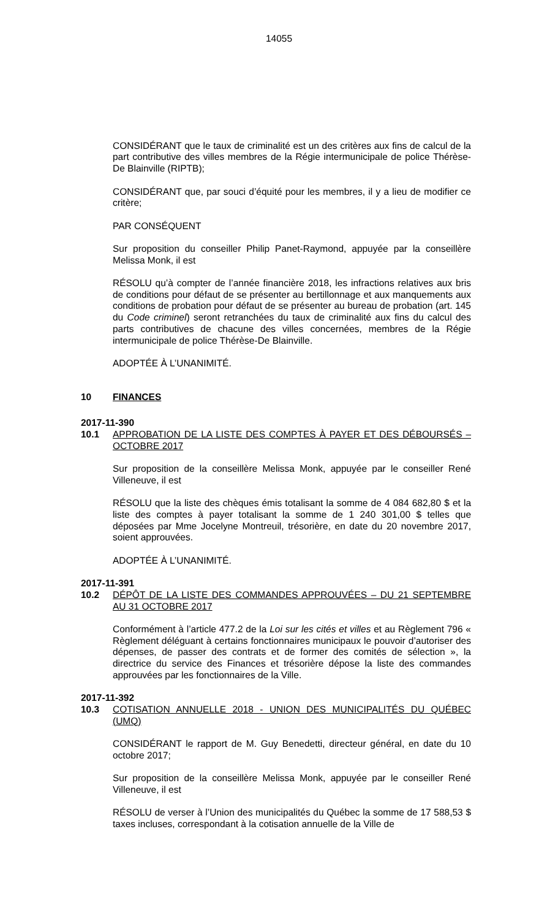14055
CONSIDÉRANT que le taux de criminalité est un des critères aux fins de calcul de la part contributive des villes membres de la Régie intermunicipale de police Thérèse-De Blainville (RIPTB);
CONSIDÉRANT que, par souci d’équité pour les membres, il y a lieu de modifier ce critère;
PAR CONSÉQUENT
Sur proposition du conseiller Philip Panet-Raymond, appuyée par la conseillère Melissa Monk, il est
RÉSOLU qu’à compter de l’année financière 2018, les infractions relatives aux bris de conditions pour défaut de se présenter au bertillonnage et aux manquements aux conditions de probation pour défaut de se présenter au bureau de probation (art. 145 du Code criminel) seront retranchées du taux de criminalité aux fins du calcul des parts contributives de chacune des villes concernées, membres de la Régie intermunicipale de police Thérèse-De Blainville.
ADOPTÉE À L’UNANIMITÉ.
10 FINANCES
2017-11-390
10.1 APPROBATION DE LA LISTE DES COMPTES À PAYER ET DES DÉBOURSÉS – OCTOBRE 2017
Sur proposition de la conseillère Melissa Monk, appuyée par le conseiller René Villeneuve, il est
RÉSOLU que la liste des chèques émis totalisant la somme de 4 084 682,80 $ et la liste des comptes à payer totalisant la somme de 1 240 301,00 $ telles que déposées par Mme Jocelyne Montreuil, trésorière, en date du 20 novembre 2017, soient approuvées.
ADOPTÉE À L’UNANIMITÉ.
2017-11-391
10.2 DÉPÔT DE LA LISTE DES COMMANDES APPROUVÉES – DU 21 SEPTEMBRE AU 31 OCTOBRE 2017
Conformément à l’article 477.2 de la Loi sur les cités et villes et au Règlement 796 « Règlement déléguant à certains fonctionnaires municipaux le pouvoir d’autoriser des dépenses, de passer des contrats et de former des comités de sélection », la directrice du service des Finances et trésorière dépose la liste des commandes approuvées par les fonctionnaires de la Ville.
2017-11-392
10.3 COTISATION ANNUELLE 2018 - UNION DES MUNICIPALITÉS DU QUÉBEC (UMQ)
CONSIDÉRANT le rapport de M. Guy Benedetti, directeur général, en date du 10 octobre 2017;
Sur proposition de la conseillère Melissa Monk, appuyée par le conseiller René Villeneuve, il est
RÉSOLU de verser à l’Union des municipalités du Québec la somme de 17 588,53 $ taxes incluses, correspondant à la cotisation annuelle de la Ville de